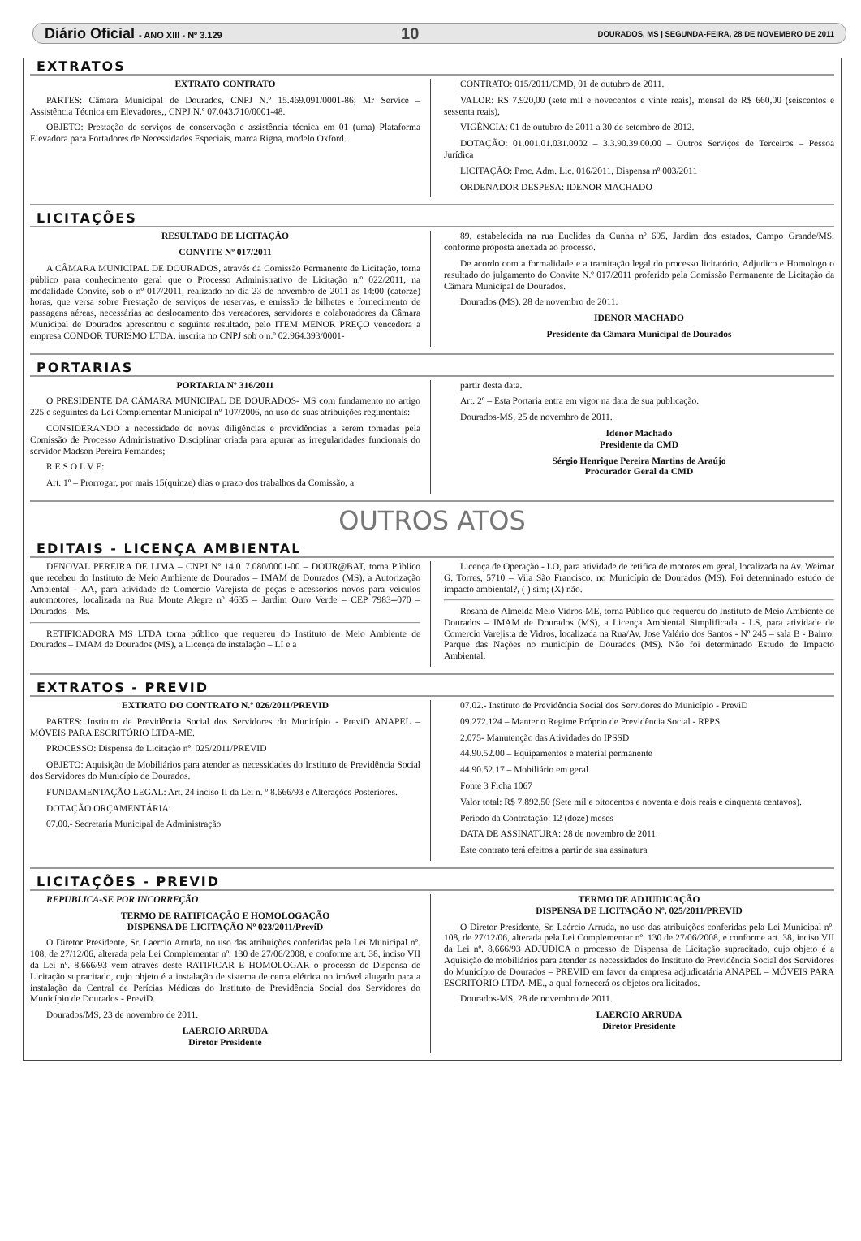Diário Oficial - ANO XIII - Nº 3.129 10 DOURADOS, MS | SEGUNDA-FEIRA, 28 DE NOVEMBRO DE 2011
EXTRATOS
EXTRATO CONTRATO
PARTES: Câmara Municipal de Dourados, CNPJ N.º 15.469.091/0001-86; Mr Service – Assistência Técnica em Elevadores,, CNPJ N.º 07.043.710/0001-48.
OBJETO: Prestação de serviços de conservação e assistência técnica em 01 (uma) Plataforma Elevadora para Portadores de Necessidades Especiais, marca Rigna, modelo Oxford.
CONTRATO: 015/2011/CMD, 01 de outubro de 2011.
VALOR: R$ 7.920,00 (sete mil e novecentos e vinte reais), mensal de R$ 660,00 (seiscentos e sessenta reais),
VIGÊNCIA: 01 de outubro de 2011 a 30 de setembro de 2012.
DOTAÇÃO: 01.001.01.031.0002 – 3.3.90.39.00.00 – Outros Serviços de Terceiros – Pessoa Jurídica
LICITAÇÃO: Proc. Adm. Lic. 016/2011, Dispensa nº 003/2011
ORDENADOR DESPESA: IDENOR MACHADO
LICITAÇÕES
RESULTADO DE LICITAÇÃO
CONVITE Nº 017/2011
A CÂMARA MUNICIPAL DE DOURADOS, através da Comissão Permanente de Licitação, torna público para conhecimento geral que o Processo Administrativo de Licitação n.º 022/2011, na modalidade Convite, sob o nº 017/2011, realizado no dia 23 de novembro de 2011 as 14:00 (catorze) horas, que versa sobre Prestação de serviços de reservas, e emissão de bilhetes e fornecimento de passagens aéreas, necessárias ao deslocamento dos vereadores, servidores e colaboradores da Câmara Municipal de Dourados apresentou o seguinte resultado, pelo ITEM MENOR PREÇO vencedora a empresa CONDOR TURISMO LTDA, inscrita no CNPJ sob o n.º 02.964.393/0001-
89, estabelecida na rua Euclides da Cunha nº 695, Jardim dos estados, Campo Grande/MS, conforme proposta anexada ao processo.
De acordo com a formalidade e a tramitação legal do processo licitatório, Adjudico e Homologo o resultado do julgamento do Convite N.º 017/2011 proferido pela Comissão Permanente de Licitação da Câmara Municipal de Dourados.
Dourados (MS), 28 de novembro de 2011.
IDENOR MACHADO
Presidente da Câmara Municipal de Dourados
PORTARIAS
PORTARIA Nº 316/2011
O PRESIDENTE DA CÂMARA MUNICIPAL DE DOURADOS- MS com fundamento no artigo 225 e seguintes da Lei Complementar Municipal nº 107/2006, no uso de suas atribuições regimentais:
CONSIDERANDO a necessidade de novas diligências e providências a serem tomadas pela Comissão de Processo Administrativo Disciplinar criada para apurar as irregularidades funcionais do servidor Madson Pereira Fernandes;
R E S O L V E:
Art. 1º – Prorrogar, por mais 15(quinze) dias o prazo dos trabalhos da Comissão, a
partir desta data.
Art. 2º – Esta Portaria entra em vigor na data de sua publicação.
Dourados-MS, 25 de novembro de 2011.
Idenor Machado
Presidente da CMD
Sérgio Henrique Pereira Martins de Araújo
Procurador Geral da CMD
OUTROS ATOS
EDITAIS - LICENÇA AMBIENTAL
DENOVAL PEREIRA DE LIMA – CNPJ Nº 14.017.080/0001-00 – DOUR@BAT, torna Público que recebeu do Instituto de Meio Ambiente de Dourados – IMAM de Dourados (MS), a Autorização Ambiental - AA, para atividade de Comercio Varejista de peças e acessórios novos para veículos automotores, localizada na Rua Monte Alegre nº 4635 – Jardim Ouro Verde – CEP 7983--070 – Dourados – Ms.
RETIFICADORA MS LTDA torna público que requereu do Instituto de Meio Ambiente de Dourados – IMAM de Dourados (MS), a Licença de instalação – LI e a
Licença de Operação - LO, para atividade de retifica de motores em geral, localizada na Av. Weimar G. Torres, 5710 – Vila São Francisco, no Município de Dourados (MS). Foi determinado estudo de impacto ambiental?, ( ) sim; (X) não.
Rosana de Almeida Melo Vidros-ME, torna Público que requereu do Instituto de Meio Ambiente de Dourados – IMAM de Dourados (MS), a Licença Ambiental Simplificada - LS, para atividade de Comercio Varejista de Vidros, localizada na Rua/Av. Jose Valério dos Santos - Nº 245 – sala B - Bairro, Parque das Nações no município de Dourados (MS). Não foi determinado Estudo de Impacto Ambiental.
EXTRATOS - PREVID
EXTRATO DO CONTRATO N.º 026/2011/PREVID
PARTES: Instituto de Previdência Social dos Servidores do Município - PreviD ANAPEL – MÓVEIS PARA ESCRITÓRIO LTDA-ME.
PROCESSO: Dispensa de Licitação nº. 025/2011/PREVID
OBJETO: Aquisição de Mobiliários para atender as necessidades do Instituto de Previdência Social dos Servidores do Município de Dourados.
FUNDAMENTAÇÃO LEGAL: Art. 24 inciso II da Lei n. º 8.666/93 e Alterações Posteriores.
DOTAÇÃO ORÇAMENTÁRIA:
07.00.- Secretaria Municipal de Administração
07.02.- Instituto de Previdência Social dos Servidores do Município - PreviD
09.272.124 – Manter o Regime Próprio de Previdência Social - RPPS
2.075- Manutenção das Atividades do IPSSD
44.90.52.00 – Equipamentos e material permanente
44.90.52.17 – Mobiliário em geral
Fonte 3 Ficha 1067
Valor total: R$ 7.892,50 (Sete mil e oitocentos e noventa e dois reais e cinquenta centavos).
Período da Contratação: 12 (doze) meses
DATA DE ASSINATURA: 28 de novembro de 2011.
Este contrato terá efeitos a partir de sua assinatura
LICITAÇÕES - PREVID
REPUBLICA-SE POR INCORREÇÃO
TERMO DE RATIFICAÇÃO E HOMOLOGAÇÃO
DISPENSA DE LICITAÇÃO Nº 023/2011/PreviD
O Diretor Presidente, Sr. Laercio Arruda, no uso das atribuições conferidas pela Lei Municipal nº. 108, de 27/12/06, alterada pela Lei Complementar nº. 130 de 27/06/2008, e conforme art. 38, inciso VII da Lei nº. 8.666/93 vem através deste RATIFICAR E HOMOLOGAR o processo de Dispensa de Licitação supracitado, cujo objeto é a instalação de sistema de cerca elétrica no imóvel alugado para a instalação da Central de Perícias Médicas do Instituto de Previdência Social dos Servidores do Município de Dourados - PreviD.
Dourados/MS, 23 de novembro de 2011.
LAERCIO ARRUDA
Diretor Presidente
TERMO DE ADJUDICAÇÃO
DISPENSA DE LICITAÇÃO Nº. 025/2011/PREVID
O Diretor Presidente, Sr. Laércio Arruda, no uso das atribuições conferidas pela Lei Municipal nº. 108, de 27/12/06, alterada pela Lei Complementar nº. 130 de 27/06/2008, e conforme art. 38, inciso VII da Lei nº. 8.666/93 ADJUDICA o processo de Dispensa de Licitação supracitado, cujo objeto é a Aquisição de mobiliários para atender as necessidades do Instituto de Previdência Social dos Servidores do Município de Dourados – PREVID em favor da empresa adjudicatária ANAPEL – MÓVEIS PARA ESCRITÓRIO LTDA-ME., a qual fornecerá os objetos ora licitados.
Dourados-MS, 28 de novembro de 2011.
LAERCIO ARRUDA
Diretor Presidente